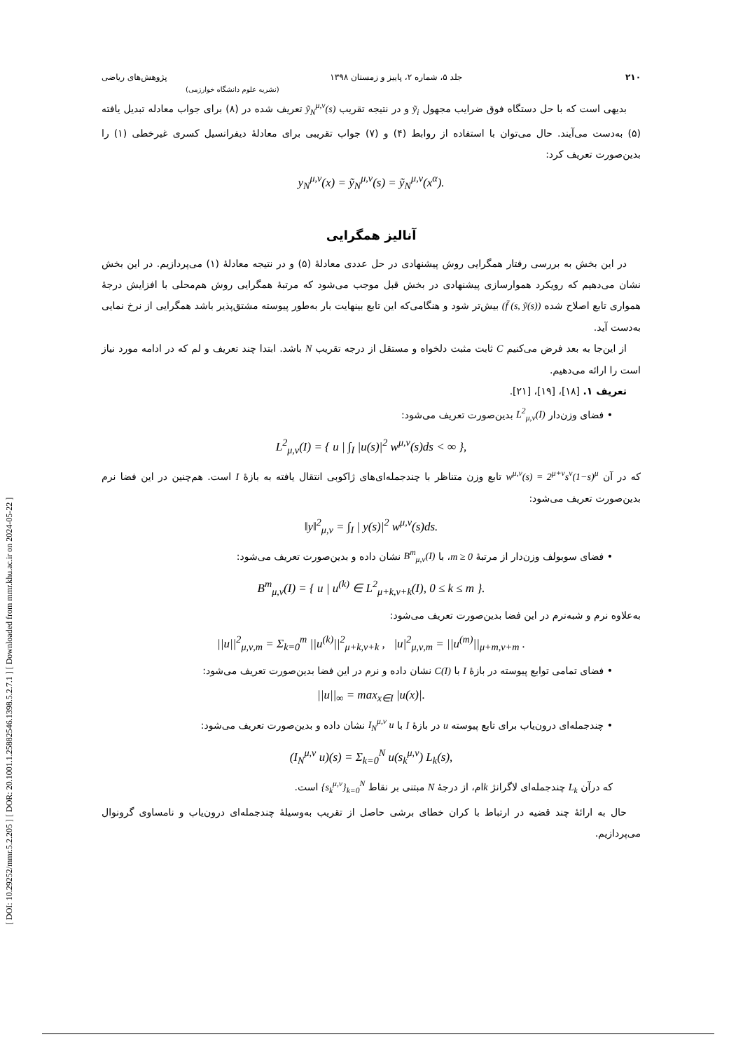[ DOI: 10.29252/mmr.5.2.205 ] [ DOR: 20.1001.1.25882546.1398.5.2.7.1 ] [ Downloaded from mmr.khu.ac.ir on 2024-05-22 ]
۲۱۰ جلد ۵، شماره ۲، پاییز و زمستان ۱۳۹۸ پژوهش‌های ریاضی
(نشریه علوم دانشگاه خوارزمی)
بدیهی است که با حل دستگاه فوق ضرایب مجهول ỹ<sub>i</sub> و در نتیجه تقریب ỹ<sub>N</sub><sup>μ,ν</sup>(s) تعریف شده در (۸) برای جواب معادله تبدیل یافته (۵) به‌دست می‌آیند. حال می‌توان با استفاده از روابط (۴) و (۷) جواب تقریبی برای معادلهٔ دیفرانسیل کسری غیرخطی (۱) را بدین‌صورت تعریف کرد:
y<sub>N</sub><sup>μ,ν</sup>(x) = ỹ<sub>N</sub><sup>μ,ν</sup>(s) = ỹ<sub>N</sub><sup>μ,ν</sup>(x<sup>α</sup>).
آنالیز همگرایی
در این بخش به بررسی رفتار همگرایی روش پیشنهادی در حل عددی معادلهٔ (۵) و در نتیجه معادلهٔ (۱) می‌پردازیم. در این بخش نشان می‌دهیم که رویکرد هموارسازی پیشنهادی در بخش قبل موجب می‌شود که مرتبهٔ همگرایی روش هم‌محلی با افزایش درجهٔ همواری تابع اصلاح شده (f̃ (s, ỹ(s)) بیش‌تر شود و هنگامی‌که این تابع بینهایت بار به‌طور پیوسته مشتق‌پذیر باشد همگرایی از نرخ نمایی به‌دست آید.
از این‌جا به بعد فرض می‌کنیم C ثابت مثبت دلخواه و مستقل از درجه تقریب N باشد. ابتدا چند تعریف و لم که در ادامه مورد نیاز است را ارائه می‌دهیم.
تعریف ۱. [۱۸]، [۱۹]، [۲۱].
• فضای وزن‌دار L<sup>2</sup><sub>μ,ν</sub>(I) بدین‌صورت تعریف می‌شود:
L<sup>2</sup><sub>μ,ν</sub>(I) = { u | ∫<sub>I</sub> |u(s)|<sup>2</sup> w<sup>μ,ν</sup>(s)ds < ∞ },
که در آن w<sup>μ,ν</sup>(s) = 2<sup>μ+ν</sup>s<sup>ν</sup>(1−s)<sup>μ</sup> تابع وزن متناظر با چندجمله‌ای‌های ژاکوبی انتقال یافته به بازهٔ I است. هم‌چنین در این فضا نرم بدین‌صورت تعریف می‌شود:
‖y‖<sup>2</sup><sub>μ,ν</sub> = ∫<sub>I</sub> | y(s)|<sup>2</sup> w<sup>μ,ν</sup>(s)ds.
• فضای سوبولف وزن‌دار از مرتبهٔ m ≥ 0، با B<sup>m</sup><sub>μ,ν</sub>(I) نشان داده و بدین‌صورت تعریف می‌شود:
B<sup>m</sup><sub>μ,ν</sub>(I) = { u | u<sup>(k)</sup> ∈ L<sup>2</sup><sub>μ+k,ν+k</sub>(I), 0 ≤ k ≤ m }.
به‌علاوه نرم و شبه‌نرم در این فضا بدین‌صورت تعریف می‌شود:
||u||<sup>2</sup><sub>μ,ν,m</sub> = Σ<sub>k=0</sub><sup>m</sup> ||u<sup>(k)</sup>||<sup>2</sup><sub>μ+k,ν+k</sub> , |u|<sup>2</sup><sub>μ,ν,m</sub> = ||u<sup>(m)</sup>||<sub>μ+m,ν+m</sub> .
• فضای تمامی توابع پیوسته در بازهٔ I با C(I) نشان داده و نرم در این فضا بدین‌صورت تعریف می‌شود:
||u||<sub>∞</sub> = max<sub>x∈I</sub> |u(x)|.
• چندجمله‌ای درون‌یاب برای تابع پیوسته u در بازهٔ I با I<sub>N</sub><sup>μ,ν</sup> u نشان داده و بدین‌صورت تعریف می‌شود:
(I<sub>N</sub><sup>μ,ν</sup> u)(s) = Σ<sub>k=0</sub><sup>N</sup> u(s<sub>k</sub><sup>μ,ν</sup>) L<sub>k</sub>(s),
که درآن L<sub>k</sub> چندجمله‌ای لاگرانژ kام، از درجهٔ N مبتنی بر نقاط {s<sub>k</sub><sup>μ,ν</sup>}<sub>k=0</sub><sup>N</sup> است.
حال به ارائهٔ چند قضیه در ارتباط با کران خطای برشی حاصل از تقریب به‌وسیلهٔ چندجمله‌ای درون‌یاب و نامساوی گرونوال می‌پردازیم.